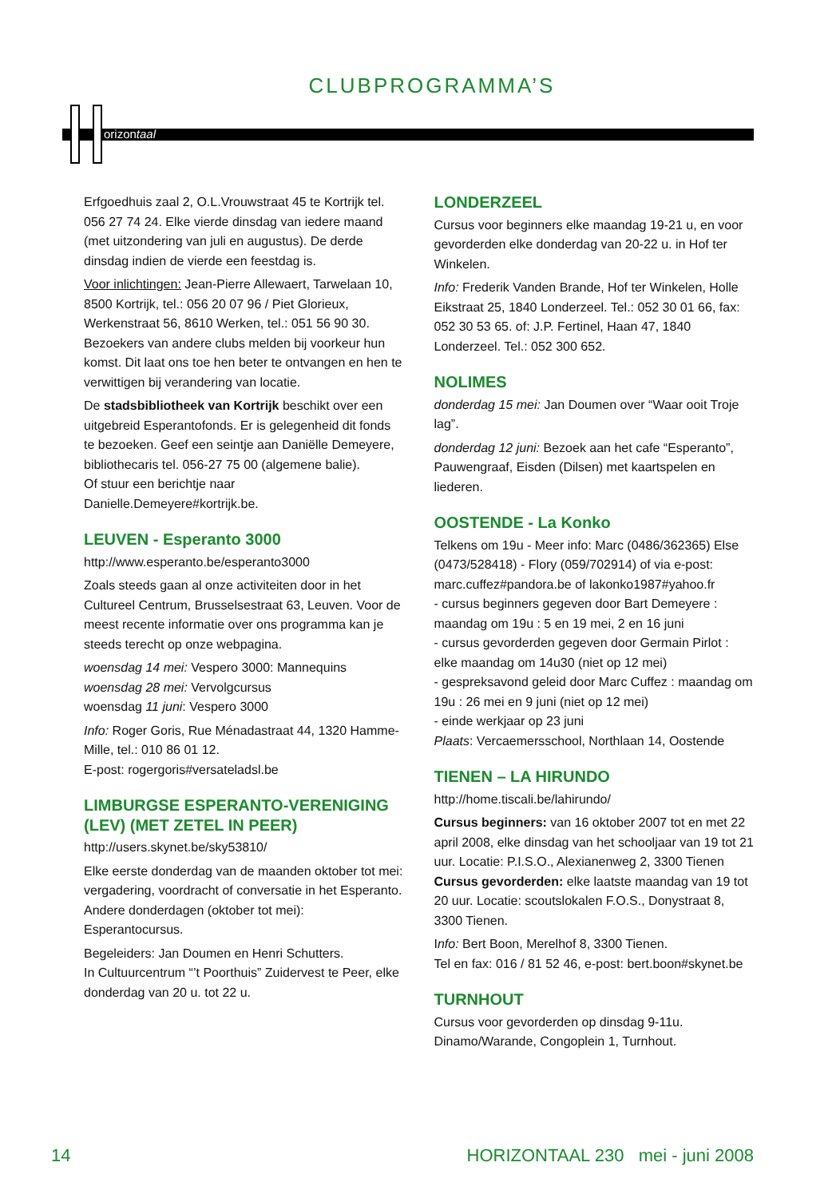CLUBPROGRAMMA’S
orizontaal
Erfgoedhuis zaal 2, O.L.Vrouwstraat 45 te Kortrijk tel. 056 27 74 24. Elke vierde dinsdag van iedere maand (met uitzondering van juli en augustus). De derde dinsdag indien de vierde een feestdag is.
Voor inlichtingen: Jean-Pierre Allewaert, Tarwelaan 10, 8500 Kortrijk, tel.: 056 20 07 96 / Piet Glorieux, Werkenstraat 56, 8610 Werken, tel.: 051 56 90 30. Bezoekers van andere clubs melden bij voorkeur hun komst. Dit laat ons toe hen beter te ontvangen en hen te verwittigen bij verandering van locatie.
De stadsbibliotheek van Kortrijk beschikt over een uitgebreid Esperantofonds. Er is gelegenheid dit fonds te bezoeken. Geef een seintje aan Daniëlle Demeyere, bibliothecaris tel. 056-27 75 00 (algemene balie).
Of stuur een berichtje naar
Danielle.Demeyere#kortrijk.be.
LEUVEN - Esperanto 3000
http://www.esperanto.be/esperanto3000
Zoals steeds gaan al onze activiteiten door in het Cultureel Centrum, Brusselsestraat 63, Leuven. Voor de meest recente informatie over ons programma kan je steeds terecht op onze webpagina.
woensdag 14 mei: Vespero 3000: Mannequins
woensdag 28 mei: Vervolgcursus
woensdag 11 juni: Vespero 3000
Info: Roger Goris, Rue Ménadastraat 44, 1320 Hamme-Mille, tel.: 010 86 01 12.
E-post: rogergoris#versateladsl.be
LIMBURGSE ESPERANTO-VERENIGING (LEV) (MET ZETEL IN PEER)
http://users.skynet.be/sky53810/
Elke eerste donderdag van de maanden oktober tot mei: vergadering, voordracht of conversatie in het Esperanto. Andere donderdagen (oktober tot mei): Esperantocursus.
Begeleiders: Jan Doumen en Henri Schutters.
In Cultuurcentrum “’t Poorthuis” Zuidervest te Peer, elke donderdag van 20 u. tot 22 u.
LONDERZEEL
Cursus voor beginners elke maandag 19-21 u, en voor gevorderden elke donderdag van 20-22 u. in Hof ter Winkelen.
Info: Frederik Vanden Brande, Hof ter Winkelen, Holle Eikstraat 25, 1840 Londerzeel. Tel.: 052 30 01 66, fax: 052 30 53 65. of: J.P. Fertinel, Haan 47, 1840 Londerzeel. Tel.: 052 300 652.
NOLIMES
donderdag 15 mei: Jan Doumen over “Waar ooit Troje lag”.
donderdag 12 juni: Bezoek aan het cafe “Esperanto”, Pauwengraaf, Eisden (Dilsen) met kaartspelen en liederen.
OOSTENDE - La Konko
Telkens om 19u - Meer info: Marc (0486/362365) Else (0473/528418) - Flory (059/702914) of via e-post: marc.cuffez#pandora.be of lakonko1987#yahoo.fr
- cursus beginners gegeven door Bart Demeyere : maandag om 19u : 5 en 19 mei, 2 en 16 juni
- cursus gevorderden gegeven door Germain Pirlot : elke maandag om 14u30 (niet op 12 mei)
- gespreksavond geleid door Marc Cuffez : maandag om 19u : 26 mei en 9 juni (niet op 12 mei)
- einde werkjaar op 23 juni
Plaats: Vercaemersschool, Northlaan 14, Oostende
TIENEN – LA HIRUNDO
http://home.tiscali.be/lahirundo/
Cursus beginners: van 16 oktober 2007 tot en met 22 april 2008, elke dinsdag van het schooljaar van 19 tot 21 uur. Locatie: P.I.S.O., Alexianenweg 2, 3300 Tienen
Cursus gevorderden: elke laatste maandag van 19 tot 20 uur. Locatie: scoutslokalen F.O.S., Donystraat 8, 3300 Tienen.
Info: Bert Boon, Merelhof 8, 3300 Tienen.
Tel en fax: 016 / 81 52 46, e-post: bert.boon#skynet.be
TURNHOUT
Cursus voor gevorderden op dinsdag 9-11u.
Dinamo/Warande, Congoplein 1, Turnhout.
14 HORIZONTAAL 230 mei - juni 2008